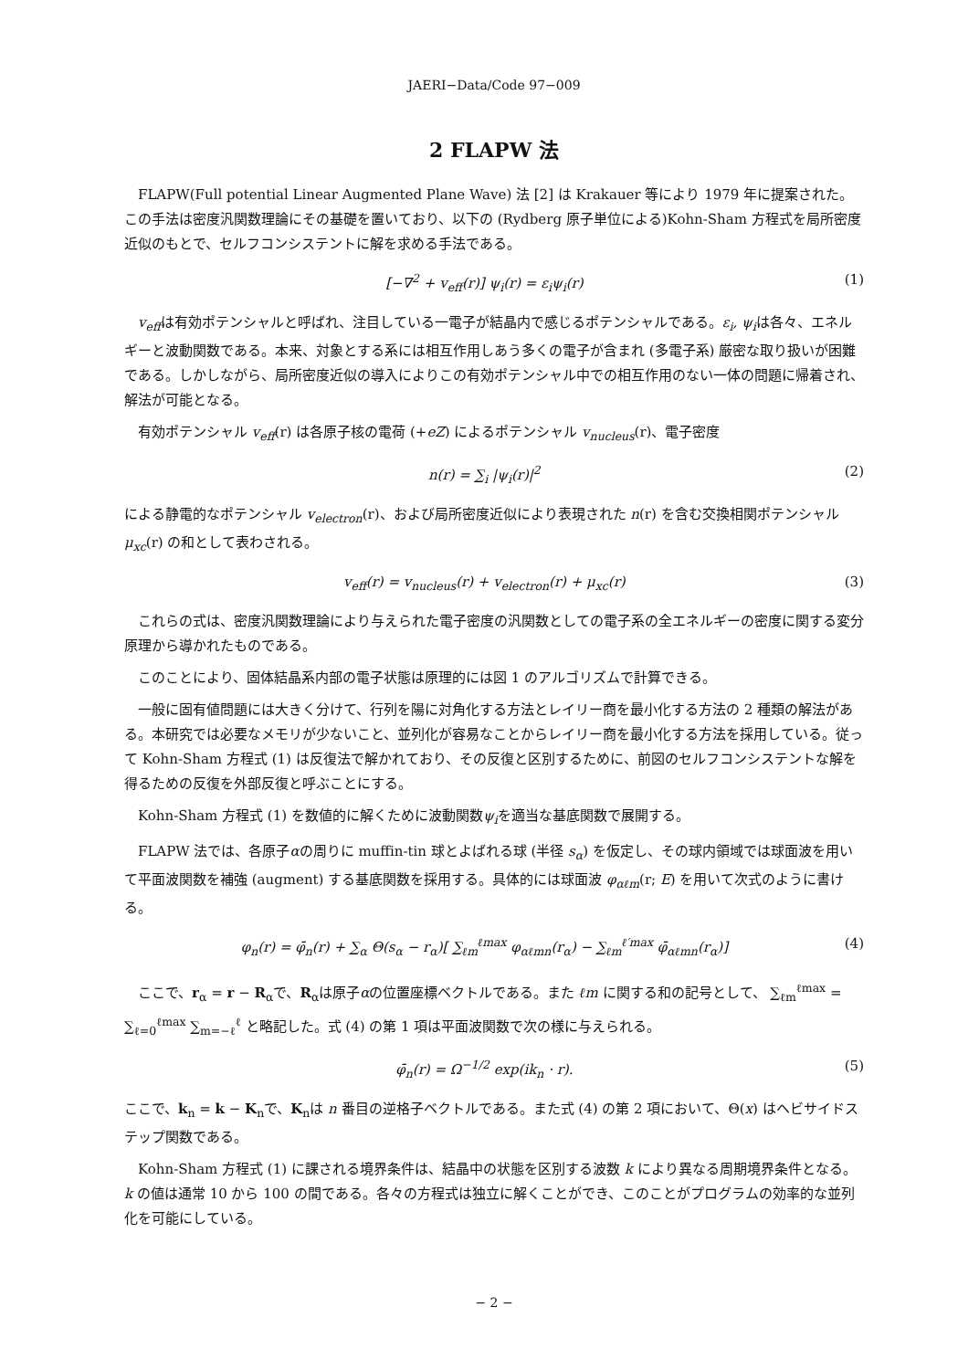JAERI−Data/Code 97−009
2 FLAPW 法
FLAPW(Full potential Linear Augmented Plane Wave) 法 [2] は Krakauer 等により 1979 年に提案された。この手法は密度汎関数理論にその基礎を置いており、以下の (Rydberg 原子単位による)Kohn-Sham 方程式を局所密度近似のもとで、セルフコンシステントに解を求める手法である。
[−∇<sup>2</sup> + v<sub>eff</sub>(r)] ψ<sub>i</sub>(r) = ε<sub>i</sub>ψ<sub>i</sub>(r) (1)
v<sub>eff</sub>は有効ポテンシャルと呼ばれ、注目している一電子が結晶内で感じるポテンシャルである。ε<sub>i</sub>, ψ<sub>i</sub>は各々、エネルギーと波動関数である。本来、対象とする系には相互作用しあう多くの電子が含まれ (多電子系) 厳密な取り扱いが困難である。しかしながら、局所密度近似の導入によりこの有効ポテンシャル中での相互作用のない一体の問題に帰着され、解法が可能となる。
有効ポテンシャル v<sub>eff</sub>(r) は各原子核の電荷 (+eZ) によるポテンシャル v<sub>nucleus</sub>(r)、電子密度
n(r) = ∑<sub>i</sub> |ψ<sub>i</sub>(r)|<sup>2</sup> (2)
による静電的なポテンシャル v<sub>electron</sub>(r)、および局所密度近似により表現された n(r) を含む交換相関ポテンシャルμ<sub>xc</sub>(r) の和として表わされる。
v<sub>eff</sub>(r) = v<sub>nucleus</sub>(r) + v<sub>electron</sub>(r) + μ<sub>xc</sub>(r) (3)
これらの式は、密度汎関数理論により与えられた電子密度の汎関数としての電子系の全エネルギーの密度に関する変分原理から導かれたものである。
このことにより、固体結晶系内部の電子状態は原理的には図 1 のアルゴリズムで計算できる。
一般に固有値問題には大きく分けて、行列を陽に対角化する方法とレイリー商を最小化する方法の 2 種類の解法がある。本研究では必要なメモリが少ないこと、並列化が容易なことからレイリー商を最小化する方法を採用している。従って Kohn-Sham 方程式 (1) は反復法で解かれており、その反復と区別するために、前図のセルフコンシステントな解を得るための反復を外部反復と呼ぶことにする。
Kohn-Sham 方程式 (1) を数値的に解くために波動関数ψ<sub>i</sub>を適当な基底関数で展開する。
FLAPW 法では、各原子αの周りに muffin-tin 球とよばれる球 (半径 s<sub>α</sub>) を仮定し、その球内領域では球面波を用いて平面波関数を補強 (augment) する基底関数を採用する。具体的には球面波 φ<sub>αℓm</sub>(r; E) を用いて次式のように書ける。
φ<sub>n</sub>(r) = φ̄<sub>n</sub>(r) + ∑<sub>α</sub> Θ(s<sub>α</sub> − r<sub>α</sub>)[ ∑<sub>ℓm</sub><sup>ℓmax</sup> φ<sub>αℓmn</sub>(r<sub>α</sub>) − ∑<sub>ℓm</sub><sup>ℓ′max</sup> φ̄<sub>αℓmn</sub>(r<sub>α</sub>)] (4)
ここで、r<sub>α</sub> = r − R<sub>α</sub>で、R<sub>α</sub>は原子αの位置座標ベクトルである。また ℓm に関する和の記号として、 ∑<sub>ℓm</sub><sup>ℓmax</sup> = ∑<sub>ℓ=0</sub><sup>ℓmax</sup> ∑<sub>m=−ℓ</sub><sup>ℓ</sup> と略記した。式 (4) の第 1 項は平面波関数で次の様に与えられる。
φ̄<sub>n</sub>(r) = Ω<sup>−1/2</sup> exp(ik<sub>n</sub> · r). (5)
ここで、k<sub>n</sub> = k − K<sub>n</sub>で、K<sub>n</sub>は n 番目の逆格子ベクトルである。また式 (4) の第 2 項において、Θ(x) はヘビサイドステップ関数である。
Kohn-Sham 方程式 (1) に課される境界条件は、結晶中の状態を区別する波数 k により異なる周期境界条件となる。k の値は通常 10 から 100 の間である。各々の方程式は独立に解くことができ、このことがプログラムの効率的な並列化を可能にしている。
− 2 −